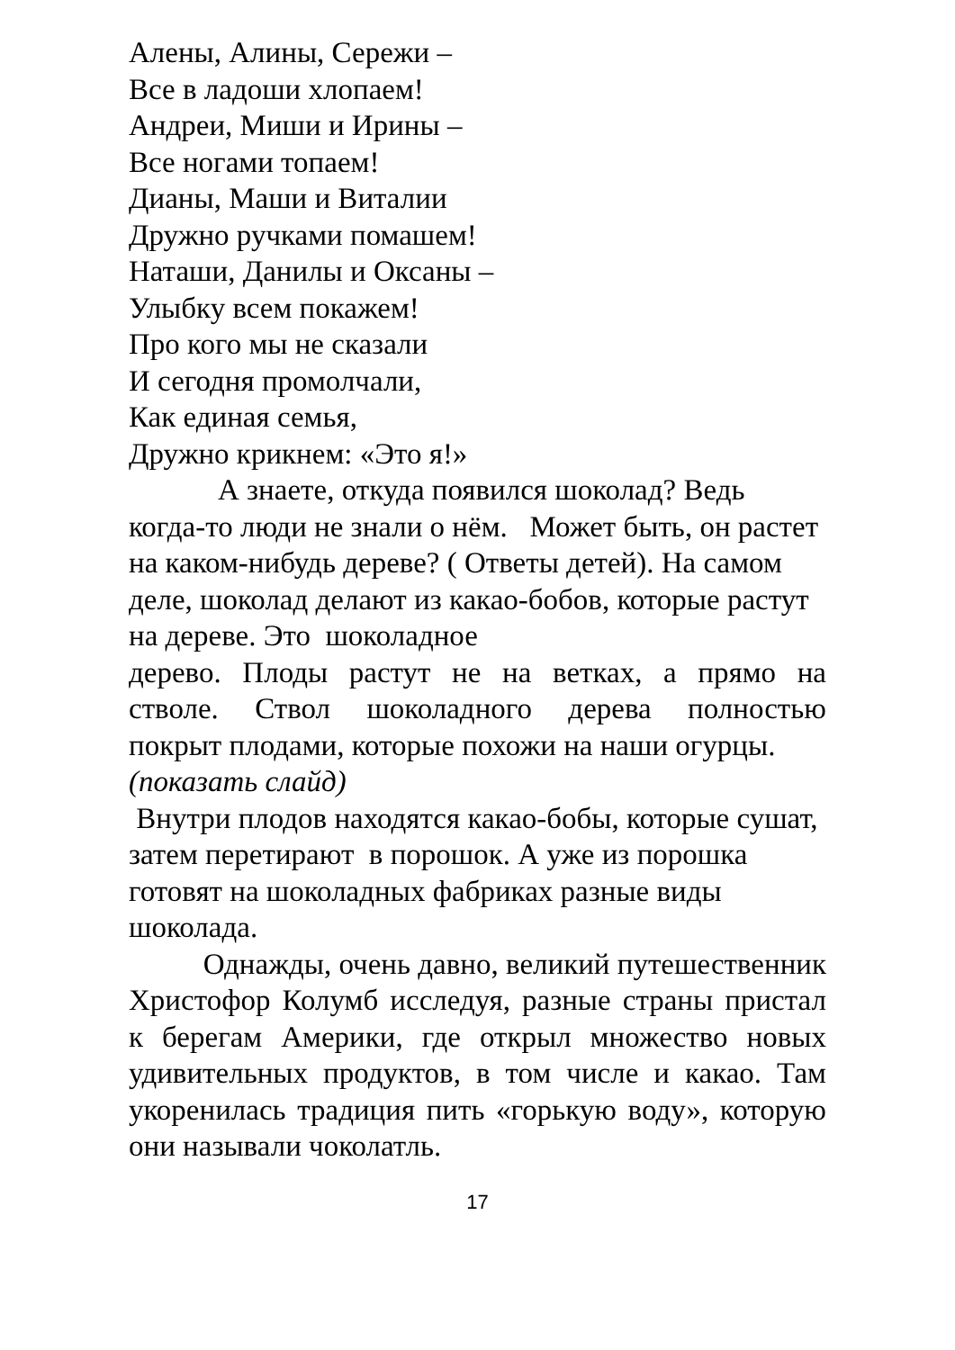Алены, Алины, Сережи –
Все в ладоши хлопаем!
Андреи, Миши и Ирины –
Все ногами топаем!
Дианы, Маши и Виталии
Дружно ручками помашем!
Наташи, Данилы и Оксаны –
Улыбку всем покажем!
Про кого мы не сказали
И сегодня промолчали,
Как единая семья,
Дружно крикнем: «Это я!»
А знаете, откуда появился шоколад? Ведь когда-то люди не знали о нём. Может быть, он растет на каком-нибудь дереве? ( Ответы детей). На самом деле, шоколад делают из какао-бобов, которые растут на дереве. Это шоколадное
дерево. Плоды растут не на ветках, а прямо на
стволе. Ствол шоколадного дерева полностью
покрыт плодами, которые похожи на наши огурцы. (показать слайд)
Внутри плодов находятся какао-бобы, которые сушат, затем перетирают в порошок. А уже из порошка готовят на шоколадных фабриках разные виды шоколада.
Однажды, очень давно, великий путешественник Христофор Колумб исследуя, разные страны пристал к берегам Америки, где открыл множество новых удивительных продуктов, в том числе и какао. Там укоренилась традиция пить «горькую воду», которую они называли чоколатль.
17